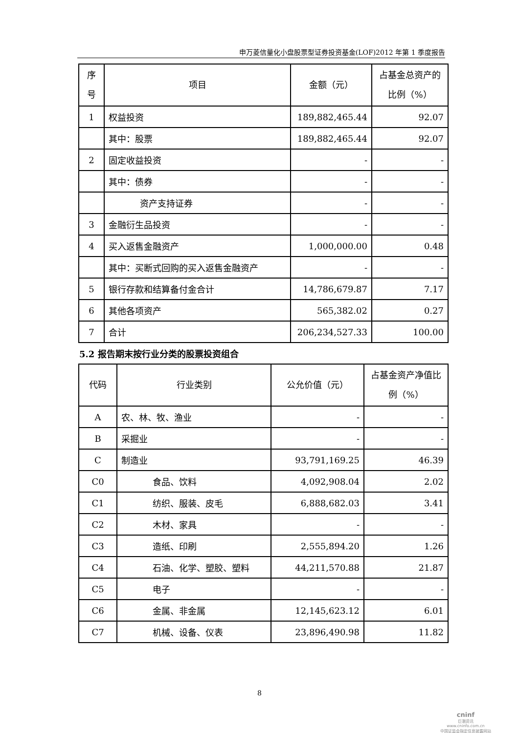申万菱信量化小盘股票型证券投资基金(LOF)2012 年第 1 季度报告
| 序号 | 项目 | 金额（元） | 占基金总资产的比例（%） |
| --- | --- | --- | --- |
| 1 | 权益投资 | 189,882,465.44 | 92.07 |
| | 其中：股票 | 189,882,465.44 | 92.07 |
| 2 | 固定收益投资 | - | - |
| | 其中：债券 | - | - |
| | 资产支持证券 | - | - |
| 3 | 金融衍生品投资 | - | - |
| 4 | 买入返售金融资产 | 1,000,000.00 | 0.48 |
| | 其中：买断式回购的买入返售金融资产 | - | - |
| 5 | 银行存款和结算备付金合计 | 14,786,679.87 | 7.17 |
| 6 | 其他各项资产 | 565,382.02 | 0.27 |
| 7 | 合计 | 206,234,527.33 | 100.00 |
5.2 报告期末按行业分类的股票投资组合
| 代码 | 行业类别 | 公允价值（元） | 占基金资产净值比例（%） |
| --- | --- | --- | --- |
| A | 农、林、牧、渔业 | - | - |
| B | 采掘业 | - | - |
| C | 制造业 | 93,791,169.25 | 46.39 |
| C0 | 食品、饮料 | 4,092,908.04 | 2.02 |
| C1 | 纺织、服装、皮毛 | 6,888,682.03 | 3.41 |
| C2 | 木材、家具 | - | - |
| C3 | 造纸、印刷 | 2,555,894.20 | 1.26 |
| C4 | 石油、化学、塑胶、塑料 | 44,211,570.88 | 21.87 |
| C5 | 电子 | - | - |
| C6 | 金属、非金属 | 12,145,623.12 | 6.01 |
| C7 | 机械、设备、仪表 | 23,896,490.98 | 11.82 |
8
cninf
巨潮资讯
www.cninfo.com.cn
中国证监会指定信息披露网站